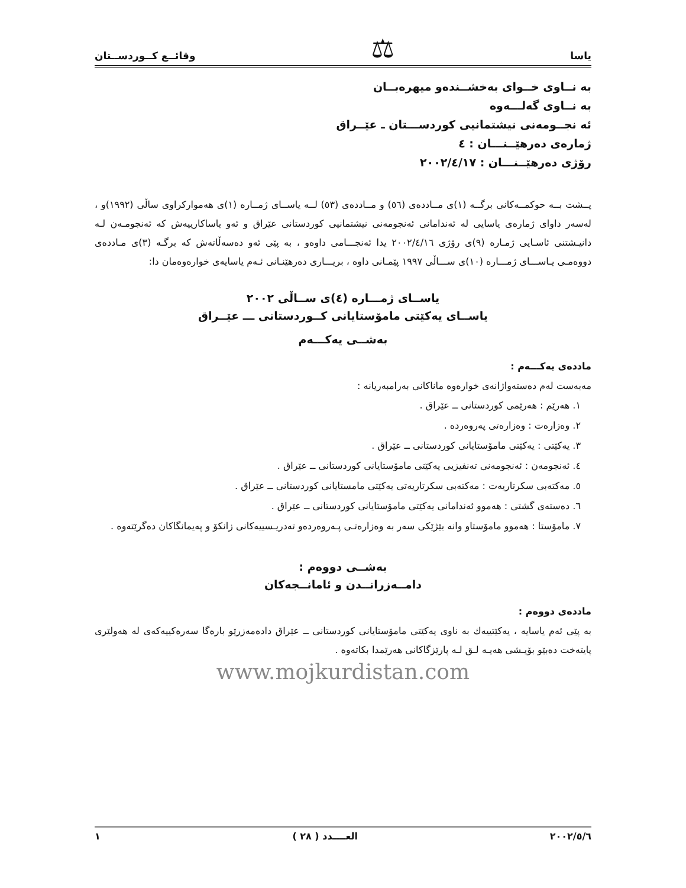یاسا ⚖ وقائــع كــوردســتان
بە نــاوی خــوای بەخشــندەو میهرەبــان
بە نــاوی گەلـــەوە
ئە نجــومەنی نیشتمانیی كوردســـتان ـ عێــراق
ژمارەی دەرهێــنـــان : ٤
رۆژی دەرهێــنـــان : ٢٠٠٢/٤/١٧
پــشت بــە حوكمــەكانی برگــە (١)ی مــاددەی (٥٦) و مــاددەی (٥٣) لــە یاســای ژمــارە (١)ی هەموارکراوی ساڵی (١٩٩٢)و ، لەسەر داوای ژمارەی یاسایی لە ئەندامانی ئەنجومەنی نیشتمانیی كوردستانی عێراق و ئەو یاساكارییەش كە ئەنجومـەن لـە دانیـشتنی ئاسـایی ژمـارە (٩)ی رۆژی ٢٠٠٢/٤/١٦ یدا ئەنجـــامی داوەو ، بە پێی ئەو دەسەڵاتەش كە برگـە (٣)ی مـاددەی دووەمـی یـاســـای ژمـــارە (١٠)ی ســـاڵی ١٩٩٧ پێمـانی داوە ، بریـــاری دەرهێنـانی ئـەم یاسایەی خوارەوەمان دا:
یاســای ژمـــارە (٤)ی ســاڵی ٢٠٠٢
یاســای یەكێتی مامۆستایانی كــوردستانی ـــ عێــراق
بەشــی یەكـــەم
ماددەی یەكـــەم :
مەبەست لەم دەستەواژانەی خوارەوە ماناكانی بەرامبەریانە :
١. هەرێم : هەرێمی كوردستانی ــ عێراق .
٢. وەزارەت : وەزارەتی پەروەردە .
٣. یەكێتی : یەكێتی مامۆستایانی كوردستانی ــ عێراق .
٤. ئەنجومەن : ئەنجومەنی تەنفیزیی یەكێتی مامۆستایانی كوردستانی ــ عێراق .
٥. مەكتەبی سكرتاریەت : مەكتەبی سكرتاریەتی یەكێتی مامستایانی كوردستانی ــ عێراق .
٦. دەستەی گشتی : هەموو ئەندامانی یەكێتی مامۆستایانی كوردستانی ــ عێراق .
٧. مامۆستا : هەموو مامۆستاو وانە بێژێكی سەر بە وەزارەتـی پـەروەردەو تەدریـسییەكانی زانكۆ و پەیمانگاكان دەگرێتەوە .
بەشــی دووەم :
دامــەزرانــدن و ئامانــجەكان
ماددەی دووەم :
بە پێی ئەم یاسایە ، یەكێتییەك بە ناوی یەكێتی مامۆستایانی كوردستانی ــ عێراق دادەمەزرێو بارەگا سەرەكییەكەی لە هەولێری پایتەخت دەبێو بۆیـشی هەیـە لـق لـە پارێزگاكانی هەرێمدا بكاتەوە .
www.mojkurdistan.com
٢٠٠٢/٥/٦ العــــدد ( ٢٨ ) ١